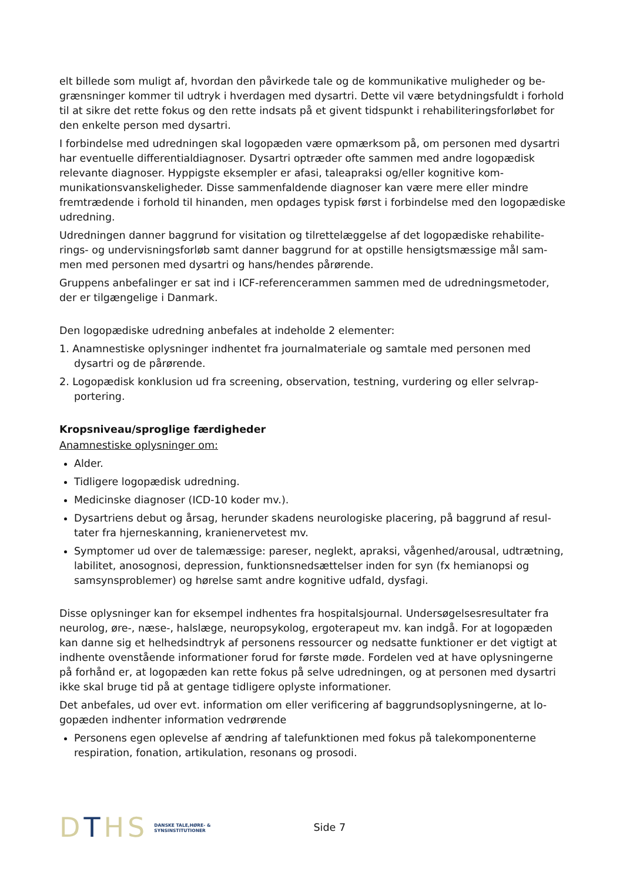elt billede som muligt af, hvordan den påvirkede tale og de kommunikative muligheder og be­grænsninger kommer til udtryk i hverdagen med dysartri. Dette vil være betydningsfuldt i for­hold til at sikre det rette fokus og den rette indsats på et givent tidspunkt i rehabiliteringsforlø­bet for den enkelte person med dysartri.
I forbindelse med udredningen skal logopæden være opmærksom på, om personen med dysartri har eventuelle differentialdiagnoser. Dysartri optræder ofte sammen med andre logo­pædisk relevante diagnoser. Hyppigste eksempler er afasi, taleapraksi og/eller kognitive kom­munikationsvanskeligheder. Disse sammenfaldende diagnoser kan være mere eller mindre fremtrædende i forhold til hinanden, men opdages typisk først i forbindelse med den logopædi­ske udredning.
Udredningen danner baggrund for visitation og tilrettelæggelse af det logopædiske rehabilite­rings- og undervisningsforløb samt danner baggrund for at opstille hensigtsmæssige mål sam­men med personen med dysartri og hans/hendes pårørende.
Gruppens anbefalinger er sat ind i ICF-referencerammen sammen med de udredningsmetoder, der er tilgængelige i Danmark.
Den logopædiske udredning anbefales at indeholde 2 elementer:
1. Anamnestiske oplysninger indhentet fra journalmateriale og samtale med personen med dysartri og de pårørende.
2. Logopædisk konklusion ud fra screening, observation, testning, vurdering og eller selvrap­portering.
Kropsniveau/sproglige færdigheder
Anamnestiske oplysninger om:
Alder.
Tidligere logopædisk udredning.
Medicinske diagnoser (ICD-10 koder mv.).
Dysartriens debut og årsag, herunder skadens neurologiske placering, på baggrund af resul­tater fra hjerneskanning, kranienervetest mv.
Symptomer ud over de talemæssige: pareser, neglekt, apraksi, vågenhed/arousal, udtræt­ning, labilitet, anosognosi, depression, funktionsnedsættelser inden for syn (fx hemianopsi og samsynsproblemer) og hørelse samt andre kognitive udfald, dysfagi.
Disse oplysninger kan for eksempel indhentes fra hospitalsjournal. Undersøgelsesresultater fra neurolog, øre-, næse-, halslæge, neuropsykolog, ergoterapeut mv. kan indgå. For at logopæ­den kan danne sig et helhedsindtryk af personens ressourcer og nedsatte funktioner er det vigtigt at indhente ovenstående informationer forud for første møde. Fordelen ved at have op­lysningerne på forhånd er, at logopæden kan rette fokus på selve udredningen, og at personen med dysartri ikke skal bruge tid på at gentage tidligere oplyste informationer.
Det anbefales, ud over evt. information om eller verificering af baggrundsoplysningerne, at lo­gopæden indhenter information vedrørende
Personens egen oplevelse af ændring af talefunktionen med fokus på talekomponenterne respiration, fonation, artikulation, resonans og prosodi.
DTHS
DANSKE TALE,HØRE- &
SYNSINSTITUTIONER
Side 7